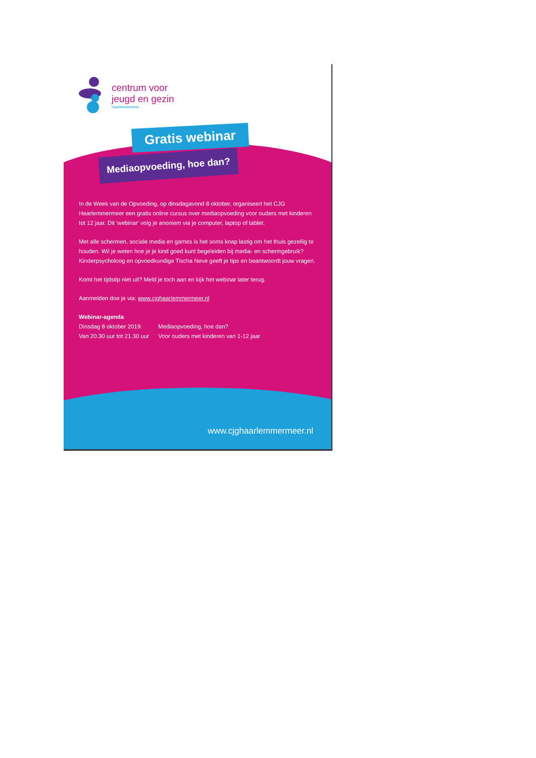centrum voor
jeugd en gezin
Haarlemmermeer
Gratis webinar
Mediaopvoeding, hoe dan?
In de Week van de Opvoeding, op dinsdagavond 8 oktober, organiseert het CJG Haarlemmermeer een gratis online cursus over mediaopvoeding voor ouders met kinderen tot 12 jaar. Dit 'webinar' volg je anoniem via je computer, laptop of tablet.
Met alle schermen, sociale media en games is het soms knap lastig om het thuis gezellig te houden. Wil je weten hoe je je kind goed kunt begeleiden bij media- en schermgebruik? Kinderpsycholoog en opvoedkundige Tischa Neve geeft je tips en beantwoordt jouw vragen.
Komt het tijdstip niet uit? Meld je toch aan en kijk het webinar later terug.
Aanmelden doe je via: www.cjghaarlemmermeer.nl
Webinar-agenda
| Dinsdag 8 oktober 2019: | Mediaopvoeding, hoe dan? |
| Van 20.30 uur tot 21.30 uur | Voor ouders met kinderen van 1-12 jaar |
www.cjghaarlemmermeer.nl